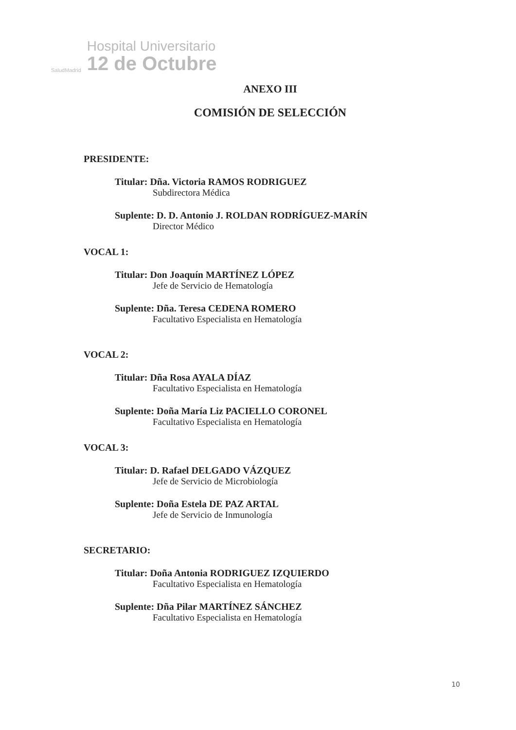SaludMadrid
Hospital Universitario
12 de Octubre
ANEXO III
COMISIÓN DE SELECCIÓN
PRESIDENTE:
Titular: Dña. Victoria RAMOS RODRIGUEZ
Subdirectora Médica
Suplente: D. D. Antonio J. ROLDAN RODRÍGUEZ-MARÍN
Director Médico
VOCAL 1:
Titular: Don Joaquín MARTÍNEZ LÓPEZ
Jefe de Servicio de Hematología
Suplente: Dña. Teresa CEDENA ROMERO
Facultativo Especialista en Hematología
VOCAL 2:
Titular: Dña Rosa AYALA DÍAZ
Facultativo Especialista en Hematología
Suplente: Doña María Liz PACIELLO CORONEL
Facultativo Especialista en Hematología
VOCAL 3:
Titular: D. Rafael DELGADO VÁZQUEZ
Jefe de Servicio de Microbiología
Suplente: Doña Estela DE PAZ ARTAL
Jefe de Servicio de Inmunología
SECRETARIO:
Titular: Doña Antonia RODRIGUEZ IZQUIERDO
Facultativo Especialista en Hematología
Suplente: Dña Pilar MARTÍNEZ SÁNCHEZ
Facultativo Especialista en Hematología
10